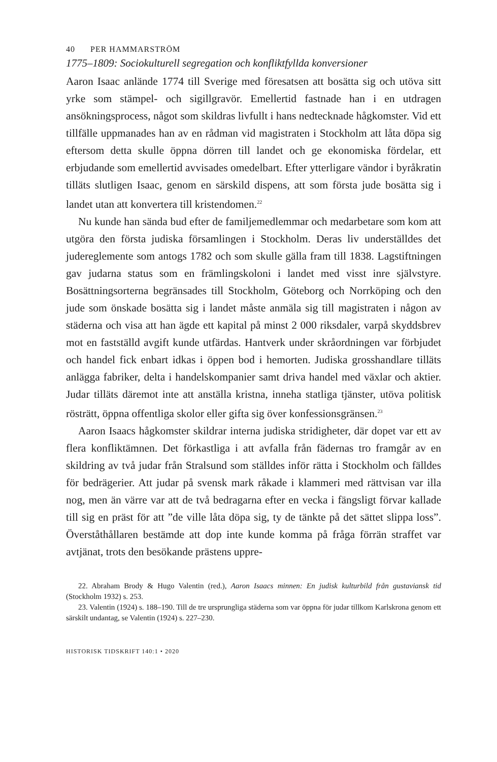40 PER HAMMARSTRÖM
1775–1809: Sociokulturell segregation och konfliktfyllda konversioner
Aaron Isaac anlände 1774 till Sverige med föresatsen att bosätta sig och utöva sitt yrke som stämpel- och sigillgravör. Emellertid fastnade han i en utdragen ansökningsprocess, något som skildras livfullt i hans ned­tecknade hågkomster. Vid ett tillfälle uppmanades han av en rådman vid magistraten i Stockholm att låta döpa sig eftersom detta skulle öppna dörren till landet och ge ekonomiska fördelar, ett erbjudande som emel­lertid avvisades omedelbart. Efter ytterligare vändor i byråkratin tilläts slutligen Isaac, genom en särskild dispens, att som första jude bosätta sig i landet utan att konvertera till kristendomen.<sup>22</sup>
Nu kunde han sända bud efter de familjemedlemmar och medarbe­tare som kom att utgöra den första judiska församlingen i Stockholm. Deras liv underställdes det judereglemente som antogs 1782 och som skulle gälla fram till 1838. Lagstiftningen gav judarna status som en främlingskoloni i landet med visst inre självstyre. Bosättningsorterna begränsades till Stockholm, Göteborg och Norrköping och den jude som önskade bosätta sig i landet måste anmäla sig till magistraten i någon av städerna och visa att han ägde ett kapital på minst 2 000 riksdaler, varpå skyddsbrev mot en fastställd avgift kunde utfärdas. Hantverk un­der skråordningen var förbjudet och handel fick enbart idkas i öppen bod i hemorten. Judiska grosshandlare tilläts anlägga fabriker, delta i handelskompanier samt driva handel med växlar och aktier. Judar tilläts däremot inte att anställa kristna, inneha statliga tjänster, utöva politisk rösträtt, öppna offentliga skolor eller gifta sig över konfessionsgränsen.<sup>23</sup>
Aaron Isaacs hågkomster skildrar interna judiska stridigheter, där dopet var ett av flera konfliktämnen. Det förkastliga i att avfalla från fädernas tro framgår av en skildring av två judar från Stralsund som ställdes inför rätta i Stockholm och fälldes för bedrägerier. Att judar på svensk mark råkade i klammeri med rättvisan var illa nog, men än värre var att de två bedragarna efter en vecka i fängsligt förvar kallade till sig en präst för att ”de ville låta döpa sig, ty de tänkte på det sättet slippa loss”. Överståthållaren bestämde att dop inte kunde komma på fråga förrän straffet var avtjänat, trots den besökande prästens uppre-
22. Abraham Brody & Hugo Valentin (red.), Aaron Isaacs minnen: En judisk kulturbild från gustaviansk tid (Stockholm 1932) s. 253.
23. Valentin (1924) s. 188–190. Till de tre ursprungliga städerna som var öppna för judar tillkom Karlskrona genom ett särskilt undantag, se Valentin (1924) s. 227–230.
HISTORISK TIDSKRIFT 140:1 • 2020